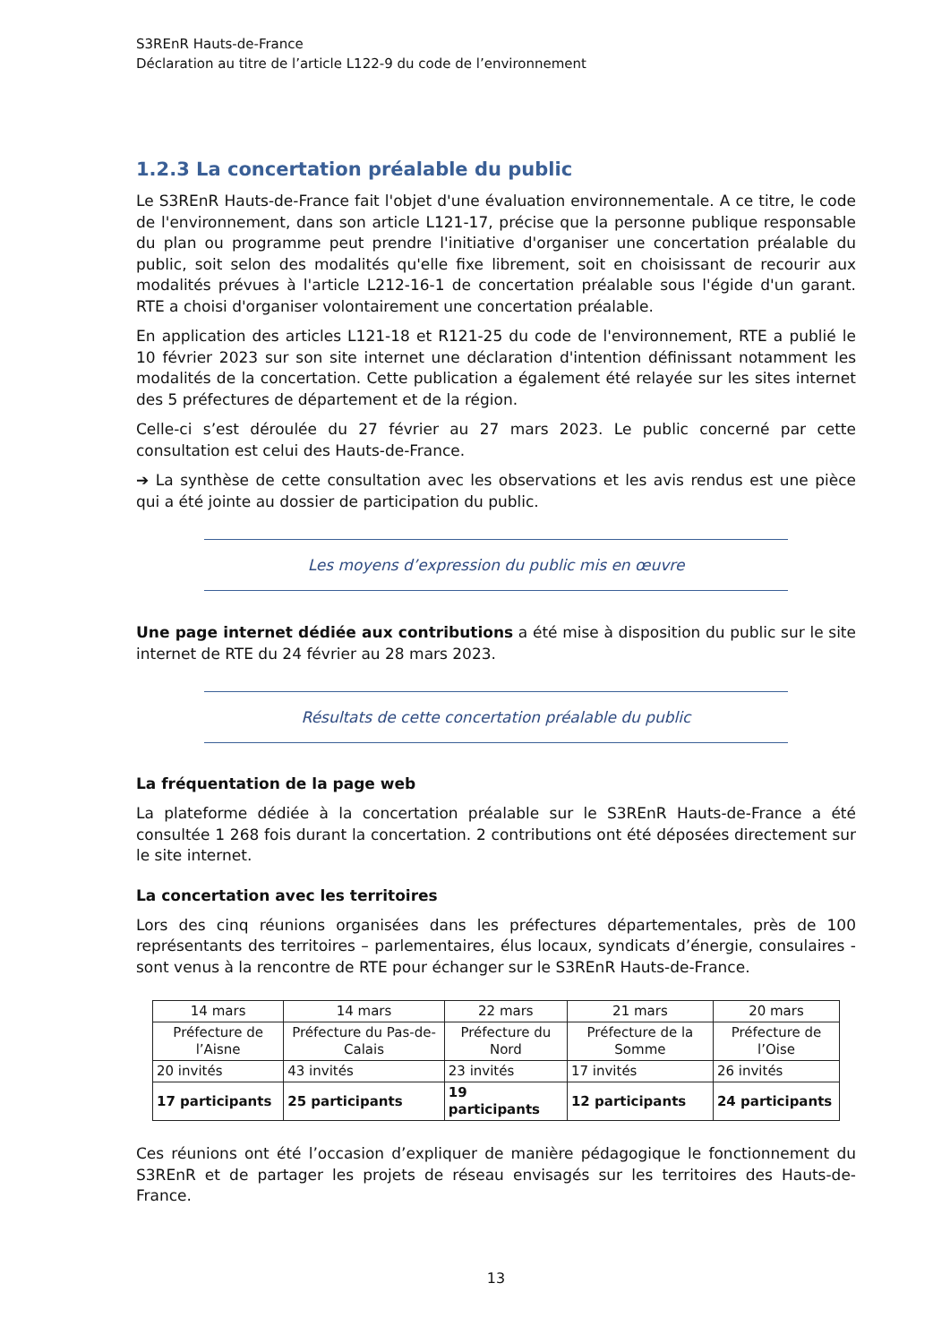S3REnR Hauts-de-France
Déclaration au titre de l’article L122-9 du code de l’environnement
1.2.3 La concertation préalable du public
Le S3REnR Hauts-de-France fait l'objet d'une évaluation environnementale. A ce titre, le code de l'environnement, dans son article L121-17, précise que la personne publique responsable du plan ou programme peut prendre l'initiative d'organiser une concertation préalable du public, soit selon des modalités qu'elle fixe librement, soit en choisissant de recourir aux modalités prévues à l'article L212-16-1 de concertation préalable sous l'égide d'un garant. RTE a choisi d'organiser volontairement une concertation préalable.
En application des articles L121-18 et R121-25 du code de l'environnement, RTE a publié le 10 février 2023 sur son site internet une déclaration d'intention définissant notamment les modalités de la concertation. Cette publication a également été relayée sur les sites internet des 5 préfectures de département et de la région.
Celle-ci s’est déroulée du 27 février au 27 mars 2023. Le public concerné par cette consultation est celui des Hauts-de-France.
➔ La synthèse de cette consultation avec les observations et les avis rendus est une pièce qui a été jointe au dossier de participation du public.
Les moyens d’expression du public mis en œuvre
Une page internet dédiée aux contributions a été mise à disposition du public sur le site internet de RTE du 24 février au 28 mars 2023.
Résultats de cette concertation préalable du public
La fréquentation de la page web
La plateforme dédiée à la concertation préalable sur le S3REnR Hauts-de-France a été consultée 1 268 fois durant la concertation. 2 contributions ont été déposées directement sur le site internet.
La concertation avec les territoires
Lors des cinq réunions organisées dans les préfectures départementales, près de 100 représentants des territoires – parlementaires, élus locaux, syndicats d’énergie, consulaires - sont venus à la rencontre de RTE pour échanger sur le S3REnR Hauts-de-France.
| 14 mars | 14 mars | 22 mars | 21 mars | 20 mars |
| Préfecture de l’Aisne | Préfecture du Pas-de-Calais | Préfecture du Nord | Préfecture de la Somme | Préfecture de l’Oise |
| 20 invités | 43 invités | 23 invités | 17 invités | 26 invités |
| 17 participants | 25 participants | 19 participants | 12 participants | 24 participants |
Ces réunions ont été l’occasion d’expliquer de manière pédagogique le fonctionnement du S3REnR et de partager les projets de réseau envisagés sur les territoires des Hauts-de-France.
13